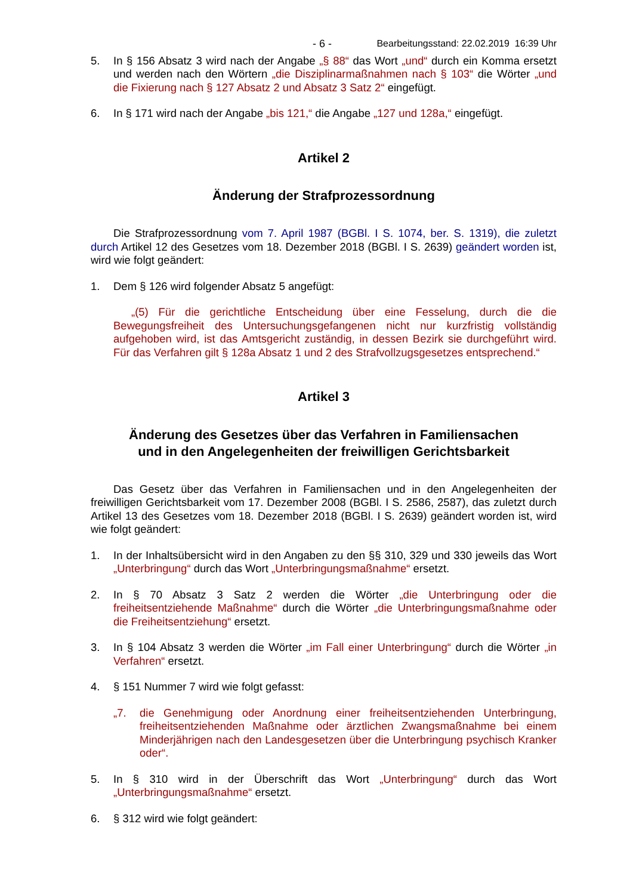- 6 - Bearbeitungsstand: 22.02.2019 16:39 Uhr
5. In § 156 Absatz 3 wird nach der Angabe „§ 88“ das Wort „und“ durch ein Komma ersetzt und werden nach den Wörtern „die Disziplinarmaßnahmen nach § 103“ die Wörter „und die Fixierung nach § 127 Absatz 2 und Absatz 3 Satz 2“ eingefügt.
6. In § 171 wird nach der Angabe „bis 121,“ die Angabe „127 und 128a,“ eingefügt.
Artikel 2
Änderung der Strafprozessordnung
Die Strafprozessordnung vom 7. April 1987 (BGBl. I S. 1074, ber. S. 1319), die zuletzt durch Artikel 12 des Gesetzes vom 18. Dezember 2018 (BGBl. I S. 2639) geändert worden ist, wird wie folgt geändert:
1. Dem § 126 wird folgender Absatz 5 angefügt:
„(5) Für die gerichtliche Entscheidung über eine Fesselung, durch die die Bewegungsfreiheit des Untersuchungsgefangenen nicht nur kurzfristig vollständig aufgehoben wird, ist das Amtsgericht zuständig, in dessen Bezirk sie durchgeführt wird. Für das Verfahren gilt § 128a Absatz 1 und 2 des Strafvollzugsgesetzes entsprechend.“
Artikel 3
Änderung des Gesetzes über das Verfahren in Familiensachen
und in den Angelegenheiten der freiwilligen Gerichtsbarkeit
Das Gesetz über das Verfahren in Familiensachen und in den Angelegenheiten der freiwilligen Gerichtsbarkeit vom 17. Dezember 2008 (BGBl. I S. 2586, 2587), das zuletzt durch Artikel 13 des Gesetzes vom 18. Dezember 2018 (BGBl. I S. 2639) geändert worden ist, wird wie folgt geändert:
1. In der Inhaltsübersicht wird in den Angaben zu den §§ 310, 329 und 330 jeweils das Wort „Unterbringung“ durch das Wort „Unterbringungsmaßnahme“ ersetzt.
2. In § 70 Absatz 3 Satz 2 werden die Wörter „die Unterbringung oder die freiheitsentziehende Maßnahme“ durch die Wörter „die Unterbringungsmaßnahme oder die Freiheitsentziehung“ ersetzt.
3. In § 104 Absatz 3 werden die Wörter „im Fall einer Unterbringung“ durch die Wörter „in Verfahren“ ersetzt.
4. § 151 Nummer 7 wird wie folgt gefasst:
„7. die Genehmigung oder Anordnung einer freiheitsentziehenden Unterbringung, freiheitsentziehenden Maßnahme oder ärztlichen Zwangsmaßnahme bei einem Minderjährigen nach den Landesgesetzen über die Unterbringung psychisch Kranker oder“.
5. In § 310 wird in der Überschrift das Wort „Unterbringung“ durch das Wort „Unterbringungsmaßnahme“ ersetzt.
6. § 312 wird wie folgt geändert: